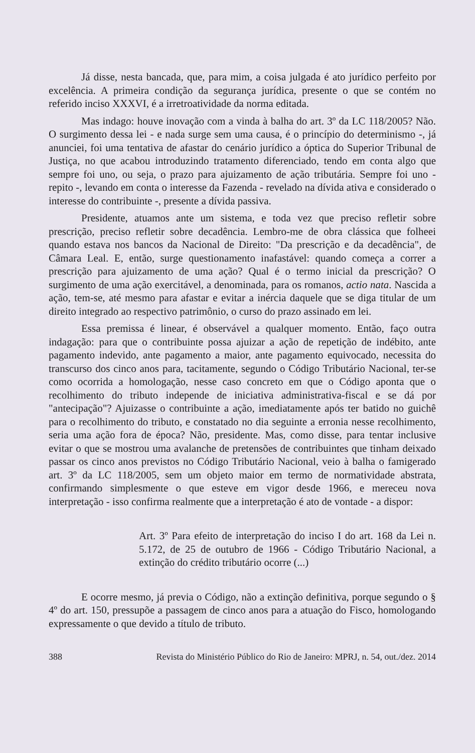Já disse, nesta bancada, que, para mim, a coisa julgada é ato jurídico perfeito por excelência. A primeira condição da segurança jurídica, presente o que se contém no referido inciso XXXVI, é a irretroatividade da norma editada.
Mas indago: houve inovação com a vinda à balha do art. 3º da LC 118/2005? Não. O surgimento dessa lei - e nada surge sem uma causa, é o princípio do determinismo -, já anunciei, foi uma tentativa de afastar do cenário jurídico a óptica do Superior Tribunal de Justiça, no que acabou introduzindo tratamento diferenciado, tendo em conta algo que sempre foi uno, ou seja, o prazo para ajuizamento de ação tributária. Sempre foi uno - repito -, levando em conta o interesse da Fazenda - revelado na dívida ativa e considerado o interesse do contribuinte -, presente a dívida passiva.
Presidente, atuamos ante um sistema, e toda vez que preciso refletir sobre prescrição, preciso refletir sobre decadência. Lembro-me de obra clássica que folheei quando estava nos bancos da Nacional de Direito: "Da prescrição e da decadência", de Câmara Leal. E, então, surge questionamento inafastável: quando começa a correr a prescrição para ajuizamento de uma ação? Qual é o termo inicial da prescrição? O surgimento de uma ação exercitável, a denominada, para os romanos, actio nata. Nascida a ação, tem-se, até mesmo para afastar e evitar a inércia daquele que se diga titular de um direito integrado ao respectivo patrimônio, o curso do prazo assinado em lei.
Essa premissa é linear, é observável a qualquer momento. Então, faço outra indagação: para que o contribuinte possa ajuizar a ação de repetição de indébito, ante pagamento indevido, ante pagamento a maior, ante pagamento equivocado, necessita do transcurso dos cinco anos para, tacitamente, segundo o Código Tributário Nacional, ter-se como ocorrida a homologação, nesse caso concreto em que o Código aponta que o recolhimento do tributo independe de iniciativa administrativa-fiscal e se dá por "antecipação"? Ajuizasse o contribuinte a ação, imediatamente após ter batido no guichê para o recolhimento do tributo, e constatado no dia seguinte a erronia nesse recolhimento, seria uma ação fora de época? Não, presidente. Mas, como disse, para tentar inclusive evitar o que se mostrou uma avalanche de pretensões de contribuintes que tinham deixado passar os cinco anos previstos no Código Tributário Nacional, veio à balha o famigerado art. 3º da LC 118/2005, sem um objeto maior em termo de normatividade abstrata, confirmando simplesmente o que esteve em vigor desde 1966, e mereceu nova interpretação - isso confirma realmente que a interpretação é ato de vontade - a dispor:
Art. 3º Para efeito de interpretação do inciso I do art. 168 da Lei n. 5.172, de 25 de outubro de 1966 - Código Tributário Nacional, a extinção do crédito tributário ocorre (...)
E ocorre mesmo, já previa o Código, não a extinção definitiva, porque segundo o § 4º do art. 150, pressupõe a passagem de cinco anos para a atuação do Fisco, homologando expressamente o que devido a título de tributo.
388 Revista do Ministério Público do Rio de Janeiro: MPRJ, n. 54, out./dez. 2014